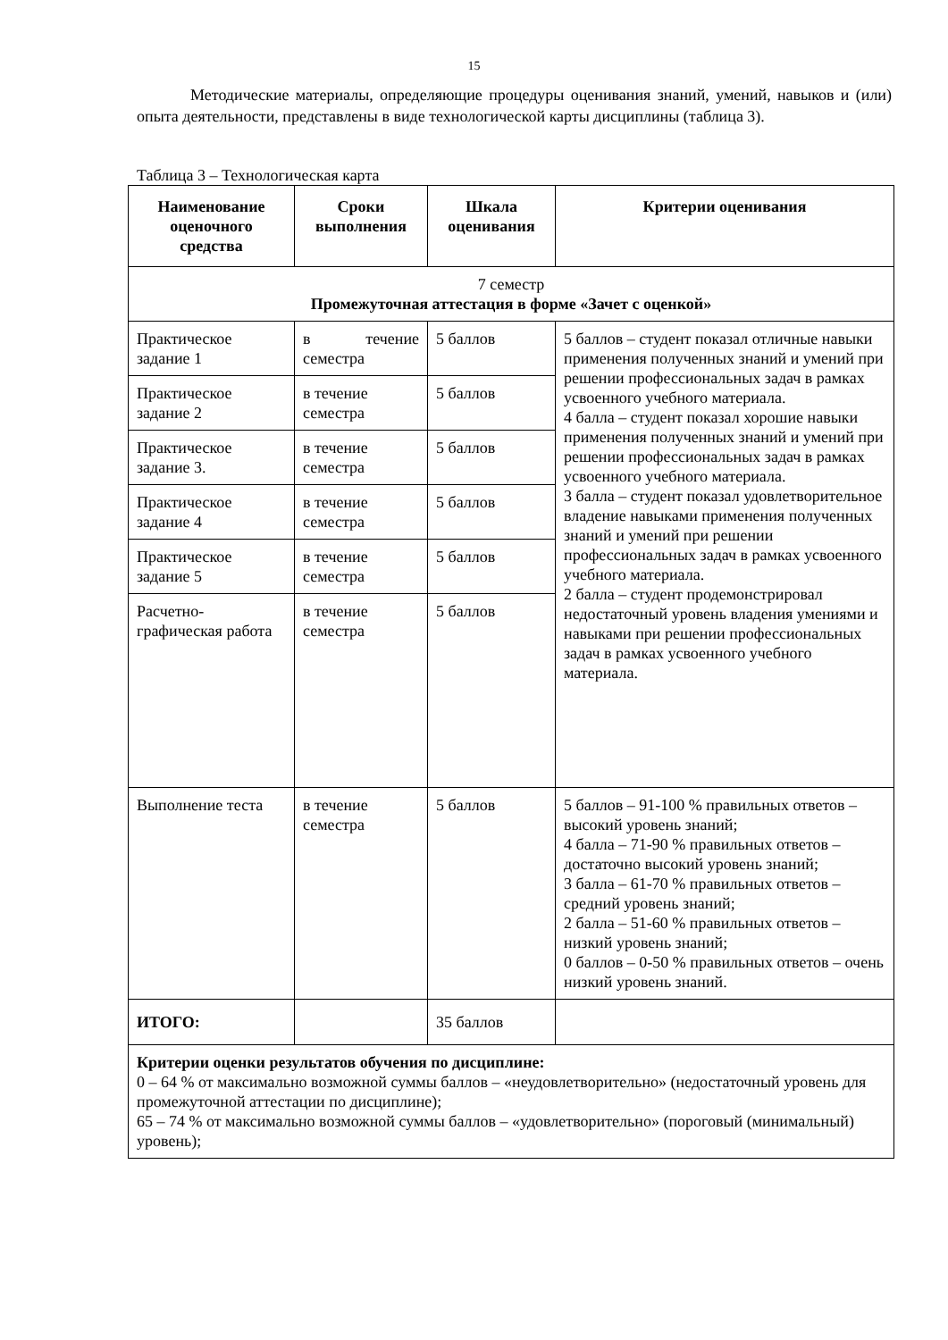15
Методические материалы, определяющие процедуры оценивания знаний, умений, навыков и (или) опыта деятельности, представлены в виде технологической карты дисциплины (таблица 3).
Таблица 3 – Технологическая карта
| Наименование оценочного средства | Сроки выполнения | Шкала оценивания | Критерии оценивания |
| --- | --- | --- | --- |
| 7 семестр Промежуточная аттестация в форме «Зачет с оценкой» | | | |
| Практическое задание 1 | в течение семестра | 5 баллов | 5 баллов – студент показал отличные навыки применения полученных знаний и умений при решении профессиональных задач в рамках усвоенного учебного материала. 4 балла – студент показал хорошие навыки применения полученных знаний и умений при решении профессиональных задач в рамках усвоенного учебного материала. 3 балла – студент показал удовлетворительное владение навыками применения полученных знаний и умений при решении профессиональных задач в рамках усвоенного учебного материала. 2 балла – студент продемонстрировал недостаточный уровень владения умениями и навыками при решении профессиональных задач в рамках усвоенного учебного материала. |
| Практическое задание 2 | в течение семестра | 5 баллов | |
| Практическое задание 3. | в течение семестра | 5 баллов | |
| Практическое задание 4 | в течение семестра | 5 баллов | |
| Практическое задание 5 | в течение семестра | 5 баллов | |
| Расчетно-графическая работа | в течение семестра | 5 баллов | |
| Выполнение теста | в течение семестра | 5 баллов | 5 баллов – 91-100 % правильных ответов – высокий уровень знаний; 4 балла – 71-90 % правильных ответов – достаточно высокий уровень знаний; 3 балла – 61-70 % правильных ответов – средний уровень знаний; 2 балла – 51-60 % правильных ответов – низкий уровень знаний; 0 баллов – 0-50 % правильных ответов – очень низкий уровень знаний. |
| ИТОГО: | | 35 баллов | |
| Критерии оценки результатов обучения по дисциплине: 0 – 64 % от максимально возможной суммы баллов – «неудовлетворительно» (недостаточный уровень для промежуточной аттестации по дисциплине); 65 – 74 % от максимально возможной суммы баллов – «удовлетворительно» (пороговый (минимальный) уровень); | | | |